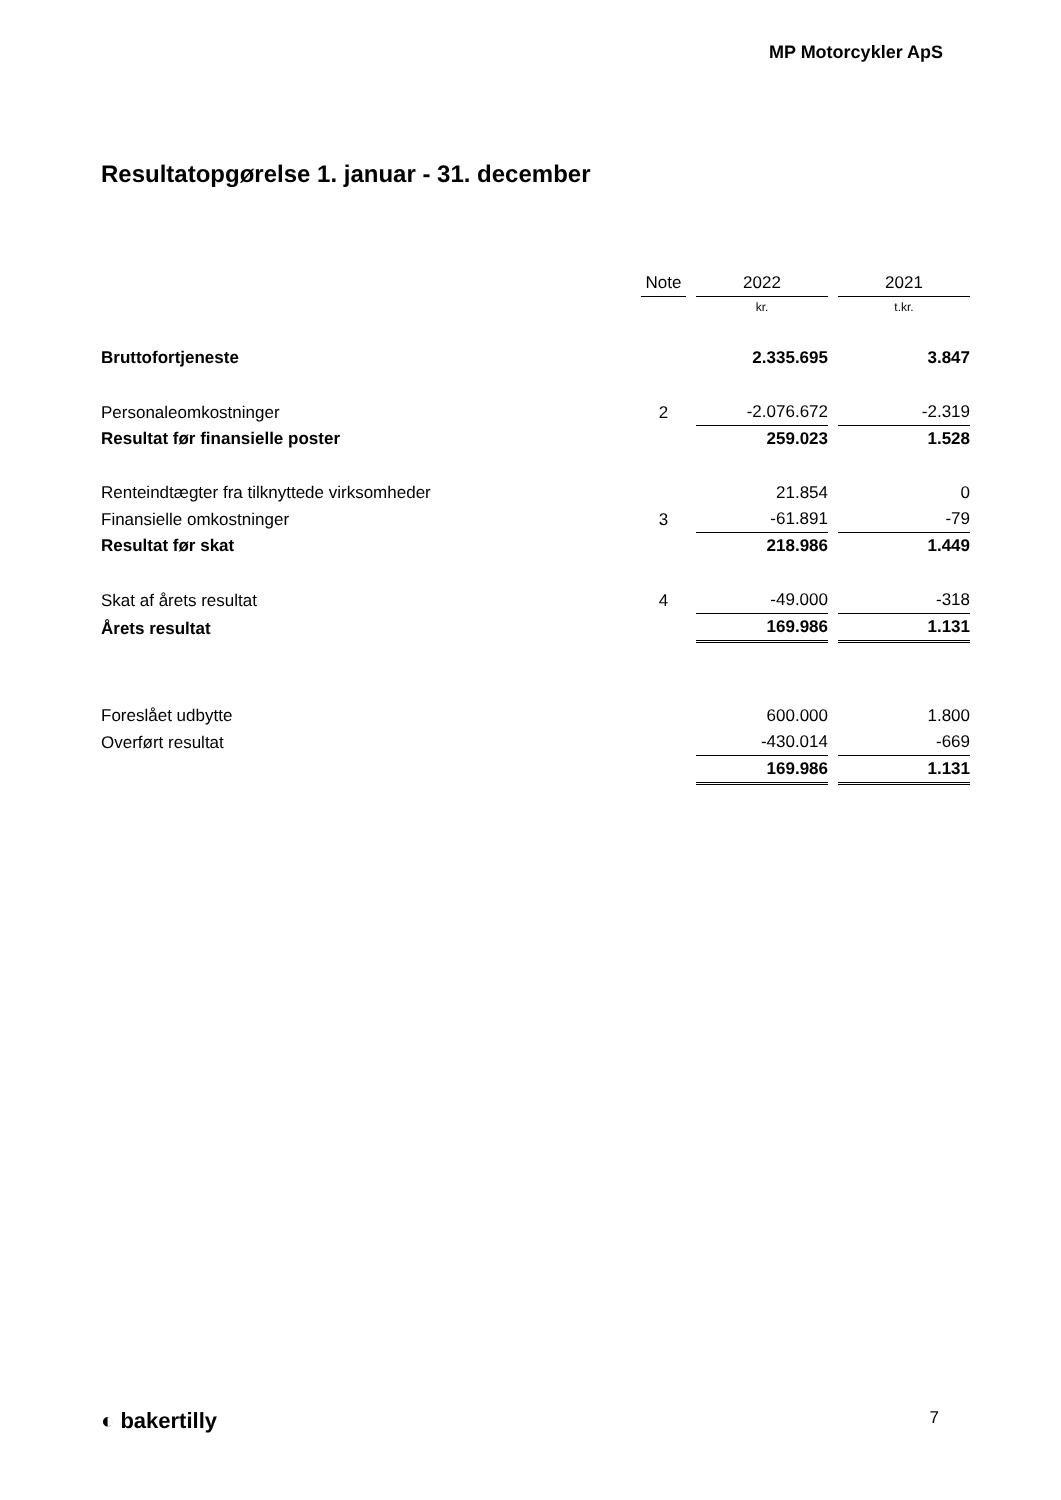MP Motorcykler ApS
Resultatopgørelse 1. januar - 31. december
| | Note | 2022 | 2021 |
| --- | --- | --- | --- |
| | | kr. | t.kr. |
| Bruttofortjeneste | | 2.335.695 | 3.847 |
| Personaleomkostninger | 2 | -2.076.672 | -2.319 |
| Resultat før finansielle poster | | 259.023 | 1.528 |
| Renteindtægter fra tilknyttede virksomheder | | 21.854 | 0 |
| Finansielle omkostninger | 3 | -61.891 | -79 |
| Resultat før skat | | 218.986 | 1.449 |
| Skat af årets resultat | 4 | -49.000 | -318 |
| Årets resultat | | 169.986 | 1.131 |
| Foreslået udbytte | | 600.000 | 1.800 |
| Overført resultat | | -430.014 | -669 |
| | | 169.986 | 1.131 |
◐ bakertilly 7